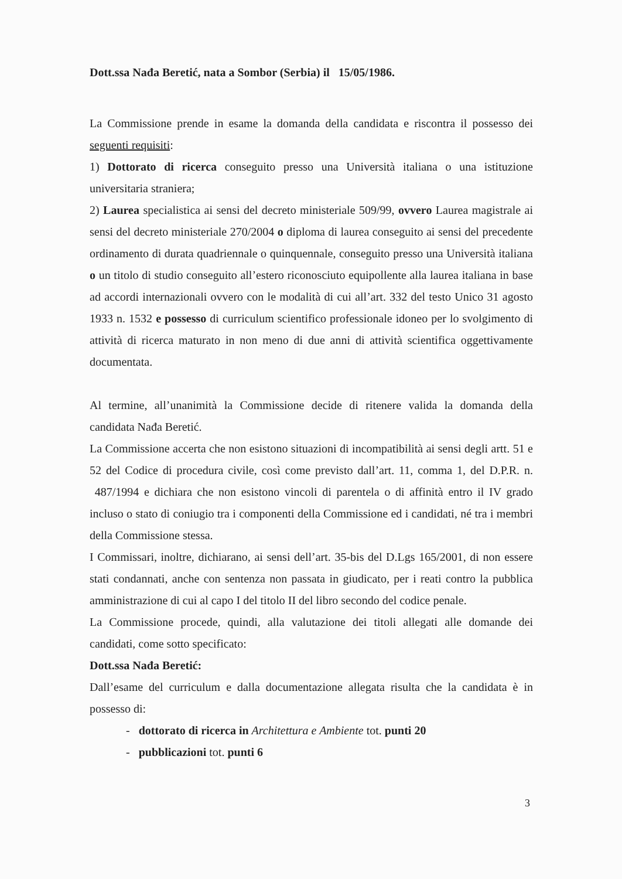Dott.ssa Nađa Beretić, nata a Sombor (Serbia) il 15/05/1986.
La Commissione prende in esame la domanda della candidata e riscontra il possesso dei seguenti requisiti:
1) Dottorato di ricerca conseguito presso una Università italiana o una istituzione universitaria straniera;
2) Laurea specialistica ai sensi del decreto ministeriale 509/99, ovvero Laurea magistrale ai sensi del decreto ministeriale 270/2004 o diploma di laurea conseguito ai sensi del precedente ordinamento di durata quadriennale o quinquennale, conseguito presso una Università italiana o un titolo di studio conseguito all’estero riconosciuto equipollente alla laurea italiana in base ad accordi internazionali ovvero con le modalità di cui all’art. 332 del testo Unico 31 agosto 1933 n. 1532 e possesso di curriculum scientifico professionale idoneo per lo svolgimento di attività di ricerca maturato in non meno di due anni di attività scientifica oggettivamente documentata.
Al termine, all’unanimità la Commissione decide di ritenere valida la domanda della candidata Nađa Beretić.
La Commissione accerta che non esistono situazioni di incompatibilità ai sensi degli artt. 51 e 52 del Codice di procedura civile, così come previsto dall’art. 11, comma 1, del D.P.R. n. 487/1994 e dichiara che non esistono vincoli di parentela o di affinità entro il IV grado incluso o stato di coniugio tra i componenti della Commissione ed i candidati, né tra i membri della Commissione stessa.
I Commissari, inoltre, dichiarano, ai sensi dell’art. 35-bis del D.Lgs 165/2001, di non essere stati condannati, anche con sentenza non passata in giudicato, per i reati contro la pubblica amministrazione di cui al capo I del titolo II del libro secondo del codice penale.
La Commissione procede, quindi, alla valutazione dei titoli allegati alle domande dei candidati, come sotto specificato:
Dott.ssa Nađa Beretić:
Dall’esame del curriculum e dalla documentazione allegata risulta che la candidata è in possesso di:
- dottorato di ricerca in Architettura e Ambiente tot. punti 20
- pubblicazioni tot. punti 6
3